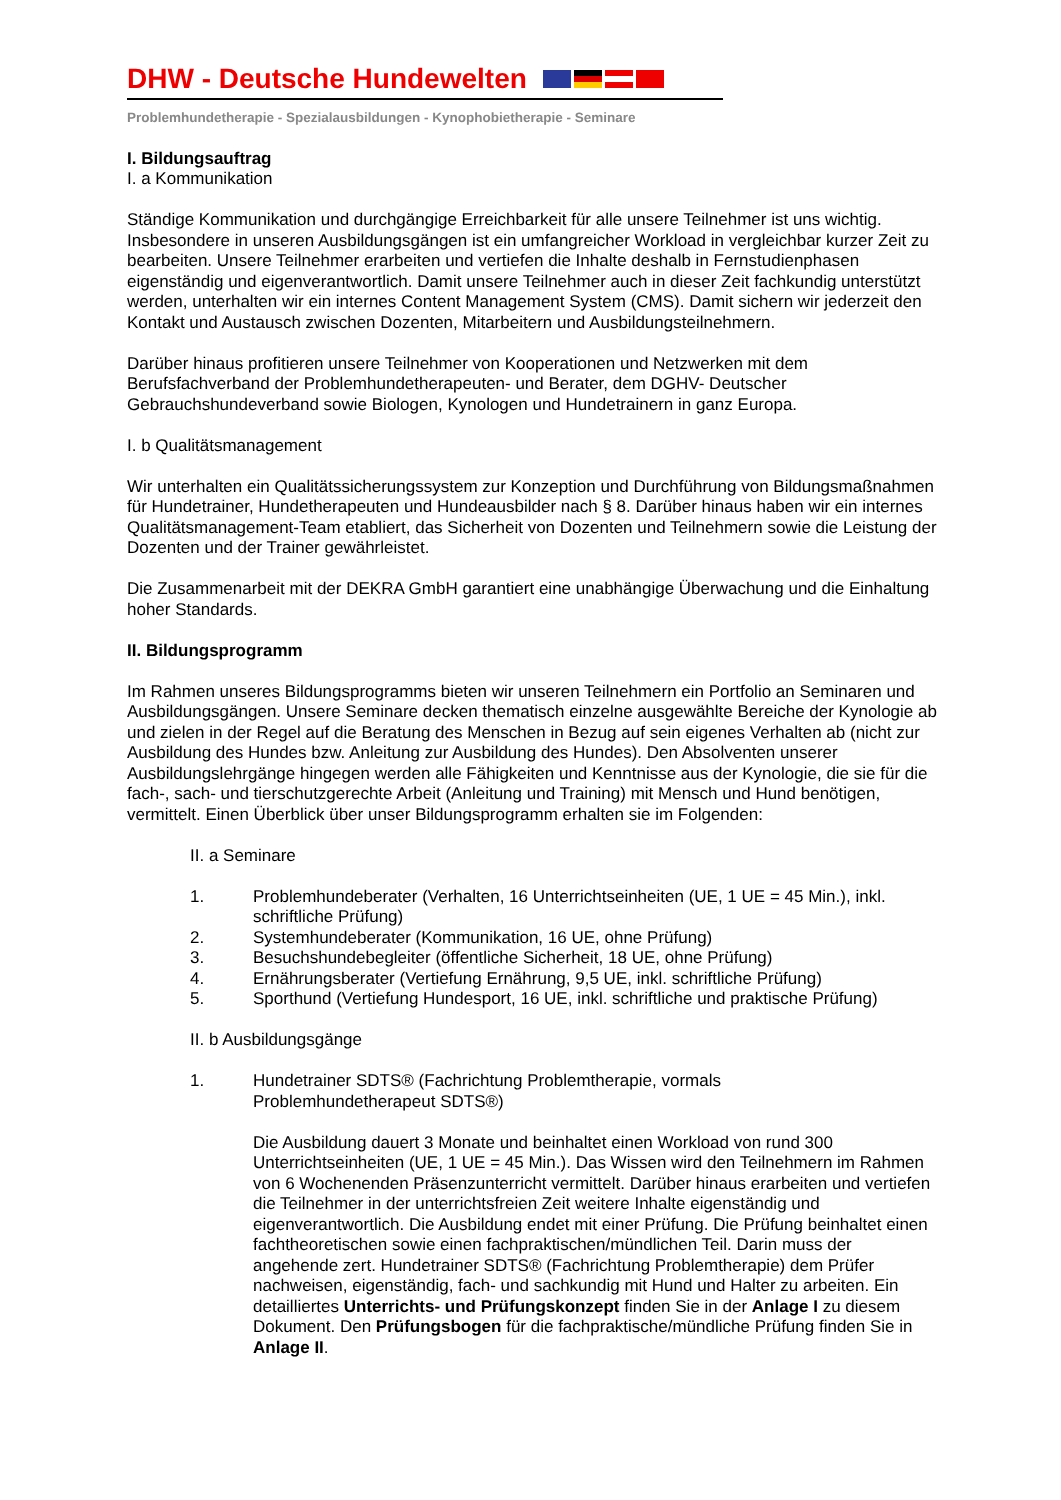DHW - Deutsche Hundewelten
Problemhundetherapie - Spezialausbildungen - Kynophobietherapie - Seminare
I. Bildungsauftrag
I. a Kommunikation
Ständige Kommunikation und durchgängige Erreichbarkeit für alle unsere Teilnehmer ist uns wichtig. Insbesondere in unseren Ausbildungsgängen ist ein umfangreicher Workload in vergleichbar kurzer Zeit zu bearbeiten. Unsere Teilnehmer erarbeiten und vertiefen die Inhalte deshalb in Fernstudienphasen eigenständig und eigenverantwortlich. Damit unsere Teilnehmer auch in dieser Zeit fachkundig unterstützt werden, unterhalten wir ein internes Content Management System (CMS). Damit sichern wir jederzeit den Kontakt und Austausch zwischen Dozenten, Mitarbeitern und Ausbildungsteilnehmern.
Darüber hinaus profitieren unsere Teilnehmer von Kooperationen und Netzwerken mit dem Berufsfachverband der Problemhundetherapeuten- und Berater, dem DGHV- Deutscher Gebrauchshundeverband sowie Biologen, Kynologen und Hundetrainern in ganz Europa.
I. b Qualitätsmanagement
Wir unterhalten ein Qualitätssicherungssystem zur Konzeption und Durchführung von Bildungsmaßnahmen für Hundetrainer, Hundetherapeuten und Hundeausbilder nach § 8. Darüber hinaus haben wir ein internes Qualitätsmanagement-Team etabliert, das Sicherheit von Dozenten und Teilnehmern sowie die Leistung der Dozenten und der Trainer gewährleistet.
Die Zusammenarbeit mit der DEKRA GmbH garantiert eine unabhängige Überwachung und die Einhaltung hoher Standards.
II. Bildungsprogramm
Im Rahmen unseres Bildungsprogramms bieten wir unseren Teilnehmern ein Portfolio an Seminaren und Ausbildungsgängen. Unsere Seminare decken thematisch einzelne ausgewählte Bereiche der Kynologie ab und zielen in der Regel auf die Beratung des Menschen in Bezug auf sein eigenes Verhalten ab (nicht zur Ausbildung des Hundes bzw. Anleitung zur Ausbildung des Hundes). Den Absolventen unserer Ausbildungslehrgänge hingegen werden alle Fähigkeiten und Kenntnisse aus der Kynologie, die sie für die fach-, sach- und tierschutzgerechte Arbeit (Anleitung und Training) mit Mensch und Hund benötigen, vermittelt. Einen Überblick über unser Bildungsprogramm erhalten sie im Folgenden:
II. a Seminare
1. Problemhundeberater (Verhalten, 16 Unterrichtseinheiten (UE, 1 UE = 45 Min.), inkl. schriftliche Prüfung)
2. Systemhundeberater (Kommunikation, 16 UE, ohne Prüfung)
3. Besuchshundebegleiter (öffentliche Sicherheit, 18 UE, ohne Prüfung)
4. Ernährungsberater (Vertiefung Ernährung, 9,5 UE, inkl. schriftliche Prüfung)
5. Sporthund (Vertiefung Hundesport, 16 UE, inkl. schriftliche und praktische Prüfung)
II. b Ausbildungsgänge
1. Hundetrainer SDTS® (Fachrichtung Problemtherapie, vormals
Problemhundetherapeut SDTS®)
Die Ausbildung dauert 3 Monate und beinhaltet einen Workload von rund 300 Unterrichtseinheiten (UE, 1 UE = 45 Min.). Das Wissen wird den Teilnehmern im Rahmen von 6 Wochenenden Präsenzunterricht vermittelt. Darüber hinaus erarbeiten und vertiefen die Teilnehmer in der unterrichtsfreien Zeit weitere Inhalte eigenständig und eigenverantwortlich. Die Ausbildung endet mit einer Prüfung. Die Prüfung beinhaltet einen fachtheoretischen sowie einen fachpraktischen/mündlichen Teil. Darin muss der angehende zert. Hundetrainer SDTS® (Fachrichtung Problemtherapie) dem Prüfer nachweisen, eigenständig, fach- und sachkundig mit Hund und Halter zu arbeiten. Ein detailliertes Unterrichts- und Prüfungskonzept finden Sie in der Anlage I zu diesem Dokument. Den Prüfungsbogen für die fachpraktische/mündliche Prüfung finden Sie in Anlage II.